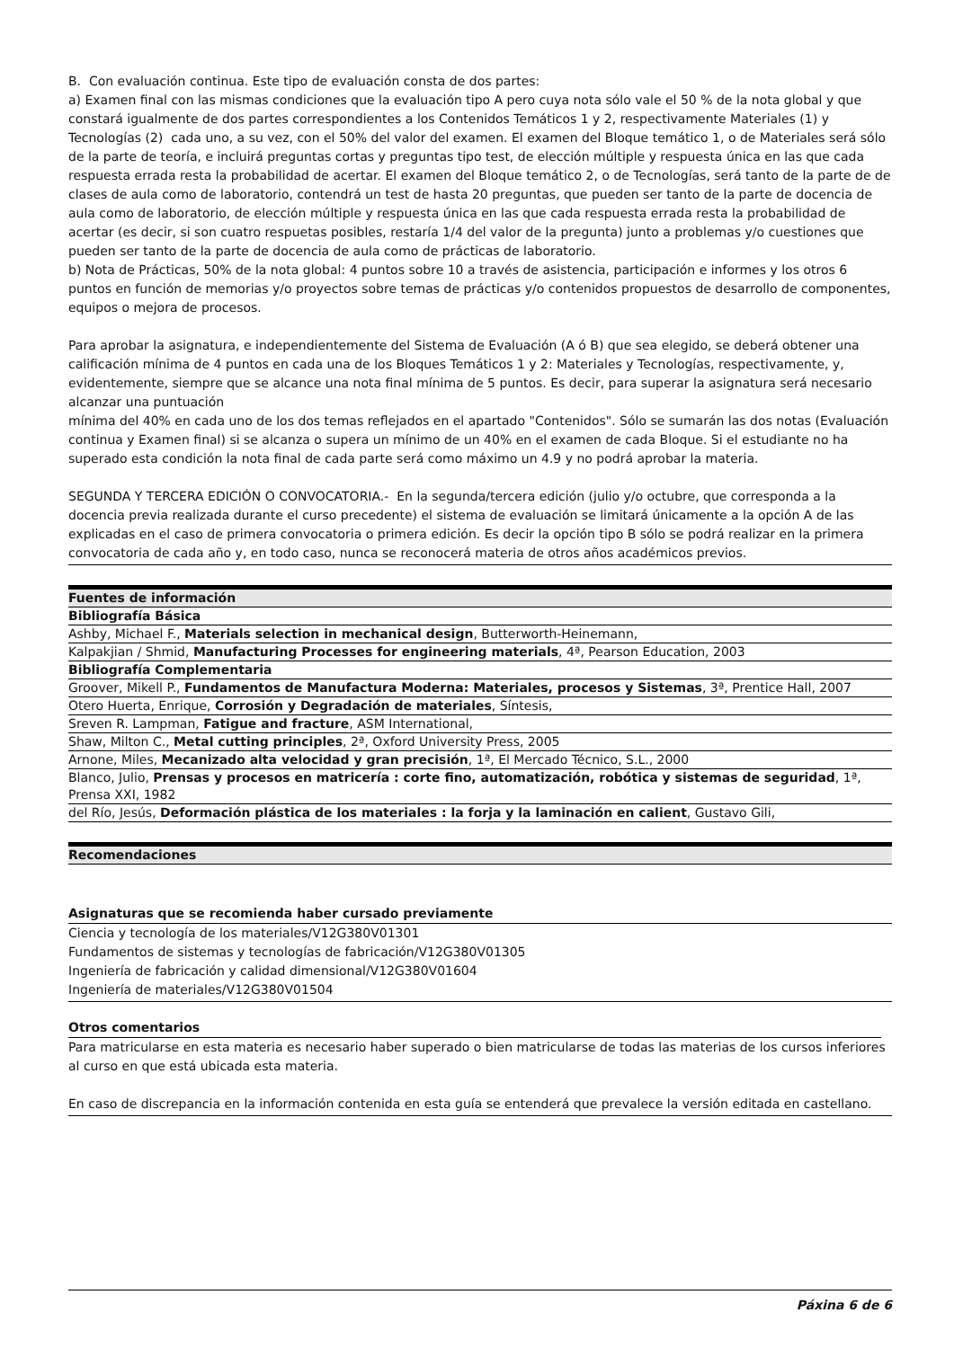B. Con evaluación continua. Este tipo de evaluación consta de dos partes:
a) Examen final con las mismas condiciones que la evaluación tipo A pero cuya nota sólo vale el 50 % de la nota global y que constará igualmente de dos partes correspondientes a los Contenidos Temáticos 1 y 2, respectivamente Materiales (1) y Tecnologías (2) cada uno, a su vez, con el 50% del valor del examen. El examen del Bloque temático 1, o de Materiales será sólo de la parte de teoría, e incluirá preguntas cortas y preguntas tipo test, de elección múltiple y respuesta única en las que cada respuesta errada resta la probabilidad de acertar. El examen del Bloque temático 2, o de Tecnologías, será tanto de la parte de de clases de aula como de laboratorio, contendrá un test de hasta 20 preguntas, que pueden ser tanto de la parte de docencia de aula como de laboratorio, de elección múltiple y respuesta única en las que cada respuesta errada resta la probabilidad de acertar (es decir, si son cuatro respuetas posibles, restaría 1/4 del valor de la pregunta) junto a problemas y/o cuestiones que pueden ser tanto de la parte de docencia de aula como de prácticas de laboratorio.
b) Nota de Prácticas, 50% de la nota global: 4 puntos sobre 10 a través de asistencia, participación e informes y los otros 6 puntos en función de memorias y/o proyectos sobre temas de prácticas y/o contenidos propuestos de desarrollo de componentes,
equipos o mejora de procesos.
Para aprobar la asignatura, e independientemente del Sistema de Evaluación (A ó B) que sea elegido, se deberá obtener una calificación mínima de 4 puntos en cada una de los Bloques Temáticos 1 y 2: Materiales y Tecnologías, respectivamente, y, evidentemente, siempre que se alcance una nota final mínima de 5 puntos. Es decir, para superar la asignatura será necesario alcanzar una puntuación
mínima del 40% en cada uno de los dos temas reflejados en el apartado "Contenidos". Sólo se sumarán las dos notas (Evaluación continua y Examen final) si se alcanza o supera un mínimo de un 40% en el examen de cada Bloque. Si el estudiante no ha superado esta condición la nota final de cada parte será como máximo un 4.9 y no podrá aprobar la materia.
SEGUNDA Y TERCERA EDICIÓN O CONVOCATORIA.- En la segunda/tercera edición (julio y/o octubre, que corresponda a la docencia previa realizada durante el curso precedente) el sistema de evaluación se limitará únicamente a la opción A de las explicadas en el caso de primera convocatoria o primera edición. Es decir la opción tipo B sólo se podrá realizar en la primera convocatoria de cada año y, en todo caso, nunca se reconocerá materia de otros años académicos previos.
| Fuentes de información |
| --- |
| Bibliografía Básica |
| Ashby, Michael F., Materials selection in mechanical design , Butterworth-Heinemann, |
| Kalpakjian / Shmid, Manufacturing Processes for engineering materials , 4ª, Pearson Education, 2003 |
| Bibliografía Complementaria |
| Groover, Mikell P., Fundamentos de Manufactura Moderna: Materiales, procesos y Sistemas , 3ª, Prentice Hall, 2007 |
| Otero Huerta, Enrique, Corrosión y Degradación de materiales , Síntesis, |
| Sreven R. Lampman, Fatigue and fracture , ASM International, |
| Shaw, Milton C., Metal cutting principles , 2ª, Oxford University Press, 2005 |
| Arnone, Miles, Mecanizado alta velocidad y gran precisión , 1ª, El Mercado Técnico, S.L., 2000 |
| Blanco, Julio, Prensas y procesos en matricería : corte fino, automatización, robótica y sistemas de seguridad , 1ª, Prensa XXI, 1982 |
| del Río, Jesús, Deformación plástica de los materiales : la forja y la laminación en calient , Gustavo Gili, |
| Recomendaciones |
| --- |
Asignaturas que se recomienda haber cursado previamente
Ciencia y tecnología de los materiales/V12G380V01301
Fundamentos de sistemas y tecnologías de fabricación/V12G380V01305
Ingeniería de fabricación y calidad dimensional/V12G380V01604
Ingeniería de materiales/V12G380V01504
Otros comentarios
Para matricularse en esta materia es necesario haber superado o bien matricularse de todas las materias de los cursos inferiores al curso en que está ubicada esta materia.
En caso de discrepancia en la información contenida en esta guía se entenderá que prevalece la versión editada en castellano.
Páxina 6 de 6